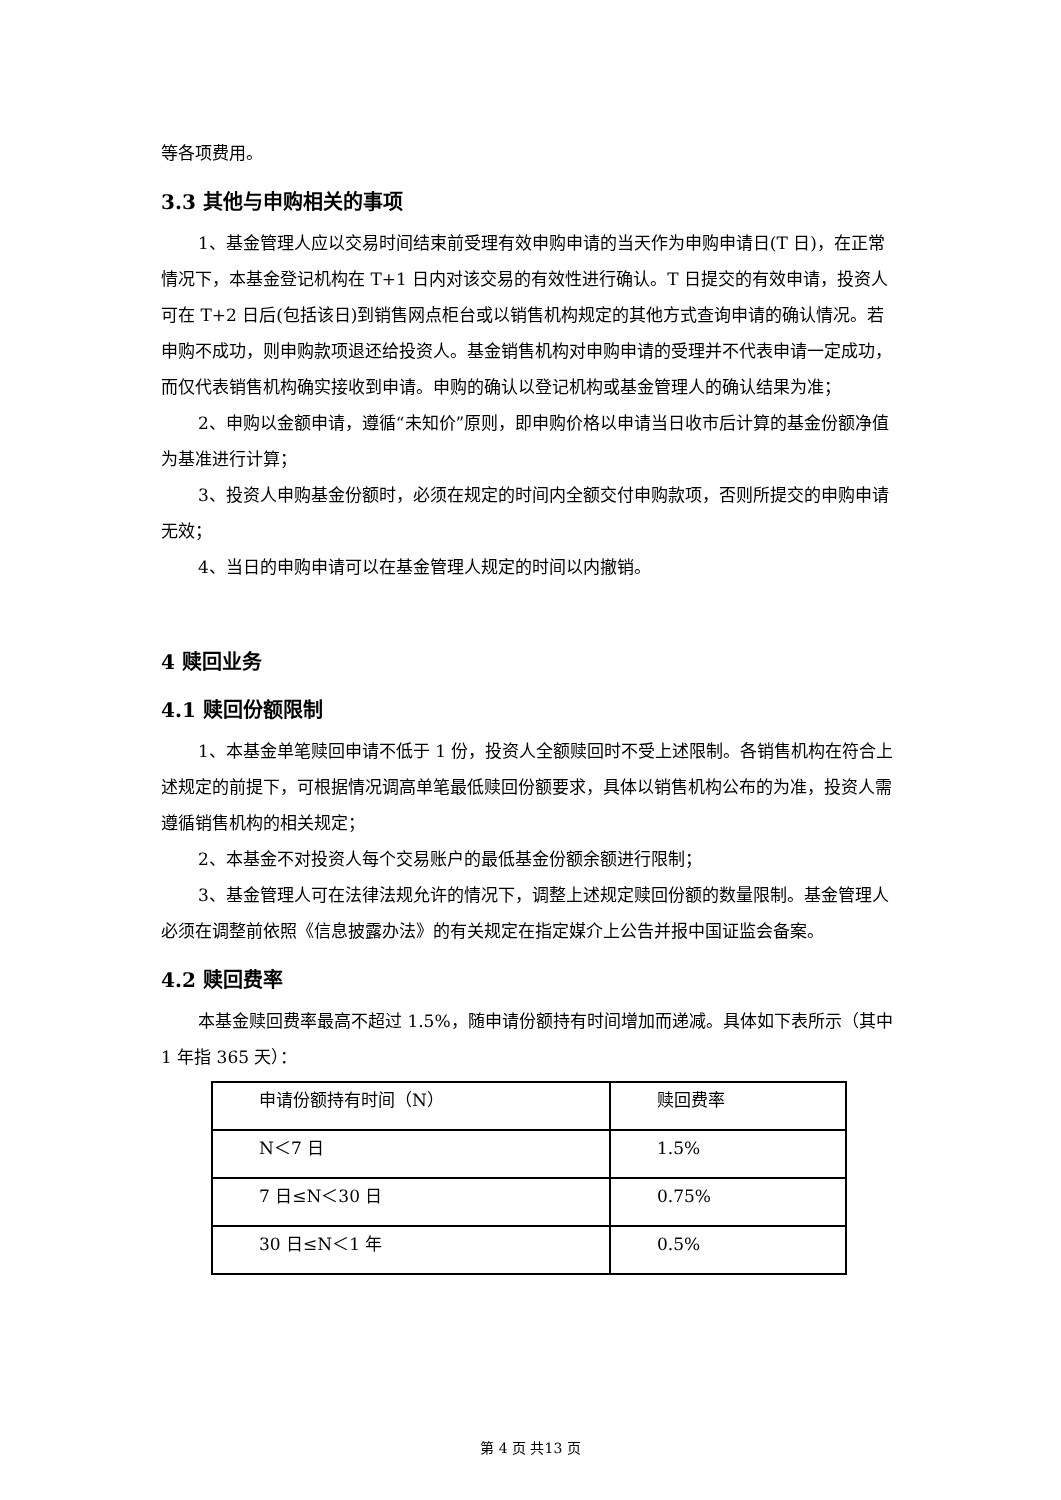等各项费用。
3.3 其他与申购相关的事项
1、基金管理人应以交易时间结束前受理有效申购申请的当天作为申购申请日(T 日)，在正常情况下，本基金登记机构在 T+1 日内对该交易的有效性进行确认。T 日提交的有效申请，投资人可在 T+2 日后(包括该日)到销售网点柜台或以销售机构规定的其他方式查询申请的确认情况。若申购不成功，则申购款项退还给投资人。基金销售机构对申购申请的受理并不代表申请一定成功，而仅代表销售机构确实接收到申请。申购的确认以登记机构或基金管理人的确认结果为准；
2、申购以金额申请，遵循“未知价”原则，即申购价格以申请当日收市后计算的基金份额净值为基准进行计算；
3、投资人申购基金份额时，必须在规定的时间内全额交付申购款项，否则所提交的申购申请无效；
4、当日的申购申请可以在基金管理人规定的时间以内撤销。
4 赎回业务
4.1 赎回份额限制
1、本基金单笔赎回申请不低于 1 份，投资人全额赎回时不受上述限制。各销售机构在符合上述规定的前提下，可根据情况调高单笔最低赎回份额要求，具体以销售机构公布的为准，投资人需遵循销售机构的相关规定；
2、本基金不对投资人每个交易账户的最低基金份额余额进行限制；
3、基金管理人可在法律法规允许的情况下，调整上述规定赎回份额的数量限制。基金管理人必须在调整前依照《信息披露办法》的有关规定在指定媒介上公告并报中国证监会备案。
4.2 赎回费率
本基金赎回费率最高不超过 1.5%，随申请份额持有时间增加而递减。具体如下表所示（其中 1 年指 365 天）：
| 申请份额持有时间（N） | 赎回费率 |
| N＜7 日 | 1.5% |
| 7 日≤N＜30 日 | 0.75% |
| 30 日≤N＜1 年 | 0.5% |
第 4 页 共13 页